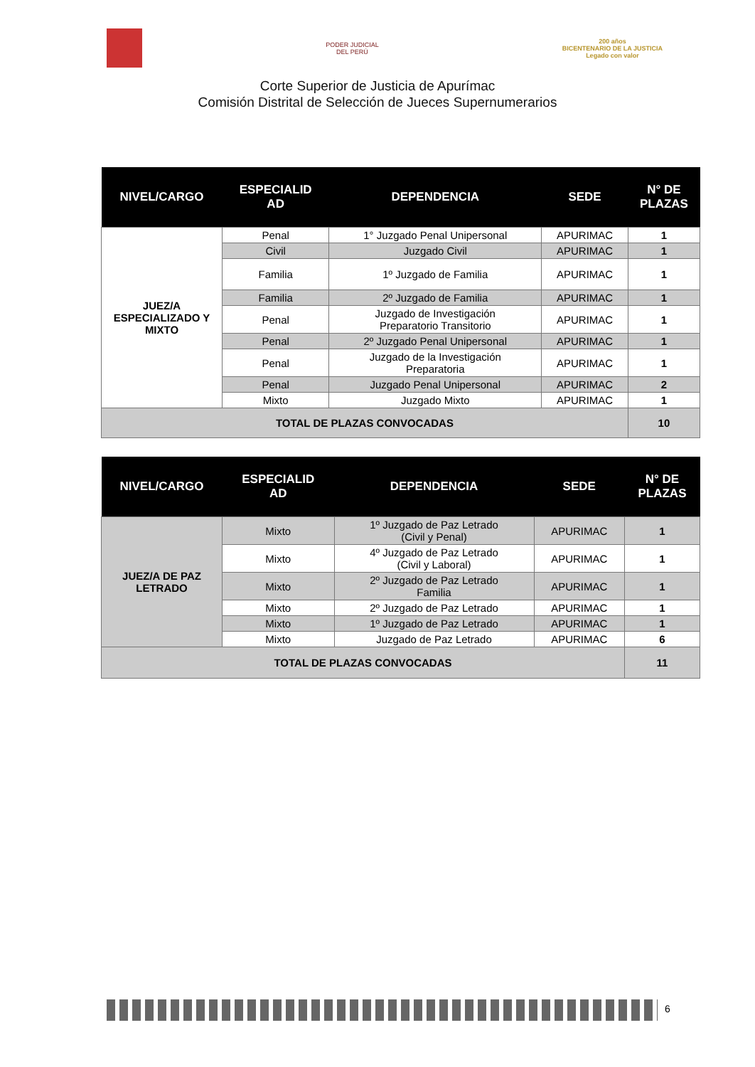PODER JUDICIAL
DEL PERÚ
200 años
BICENTENARIO DE LA JUSTICIA
Legado con valor
Corte Superior de Justicia de Apurímac
Comisión Distrital de Selección de Jueces Supernumerarios
| NIVEL/CARGO | ESPECIALID AD | DEPENDENCIA | SEDE | N° DE PLAZAS |
| --- | --- | --- | --- | --- |
| JUEZ/A ESPECIALIZADO Y MIXTO | Penal | 1° Juzgado Penal Unipersonal | APURIMAC | 1 |
| | Civil | Juzgado Civil | APURIMAC | 1 |
| | Familia | 1º Juzgado de Familia | APURIMAC | 1 |
| | Familia | 2º Juzgado de Familia | APURIMAC | 1 |
| | Penal | Juzgado de Investigación Preparatorio Transitorio | APURIMAC | 1 |
| | Penal | 2º Juzgado Penal Unipersonal | APURIMAC | 1 |
| | Penal | Juzgado de la Investigación Preparatoria | APURIMAC | 1 |
| | Penal | Juzgado Penal Unipersonal | APURIMAC | 2 |
| | Mixto | Juzgado Mixto | APURIMAC | 1 |
| TOTAL DE PLAZAS CONVOCADAS | | | | 10 |
| NIVEL/CARGO | ESPECIALID AD | DEPENDENCIA | SEDE | N° DE PLAZAS |
| --- | --- | --- | --- | --- |
| JUEZ/A DE PAZ LETRADO | Mixto | 1º Juzgado de Paz Letrado (Civil y Penal) | APURIMAC | 1 |
| | Mixto | 4º Juzgado de Paz Letrado (Civil y Laboral) | APURIMAC | 1 |
| | Mixto | 2º Juzgado de Paz Letrado Familia | APURIMAC | 1 |
| | Mixto | 2º Juzgado de Paz Letrado | APURIMAC | 1 |
| | Mixto | 1º Juzgado de Paz Letrado | APURIMAC | 1 |
| | Mixto | Juzgado de Paz Letrado | APURIMAC | 6 |
| TOTAL DE PLAZAS CONVOCADAS | | | | 11 |
6